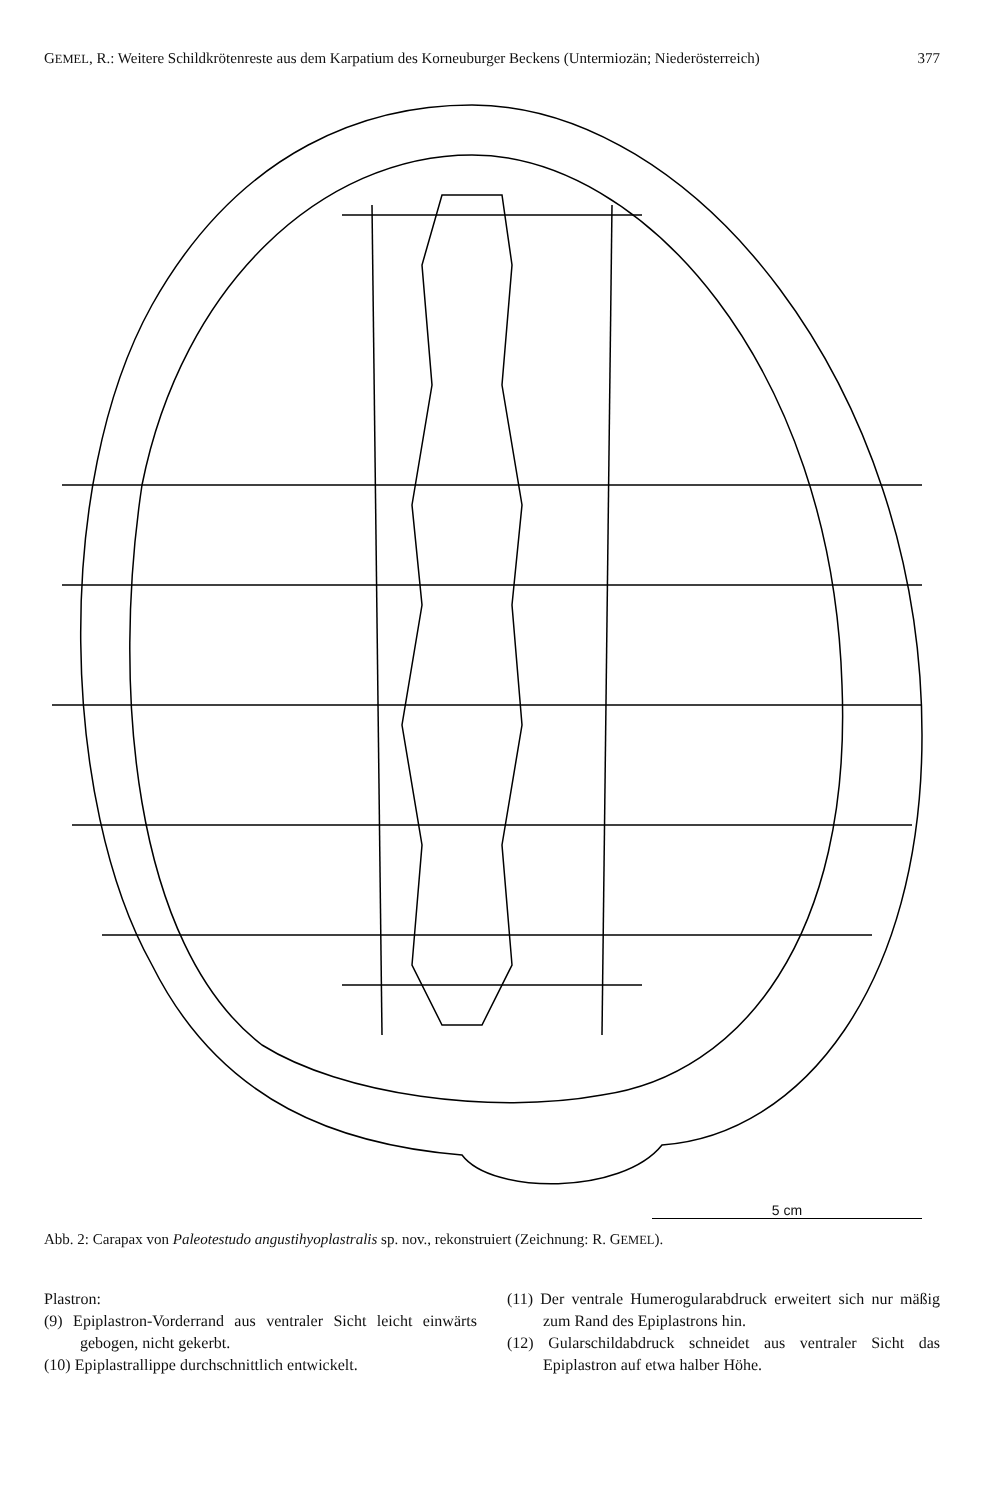GEMEL, R.: Weitere Schildkrötenreste aus dem Karpatium des Korneuburger Beckens (Untermiozän; Niederösterreich) 377
5 cm
Abb. 2: Carapax von Paleotestudo angustihyoplastralis sp. nov., rekonstruiert (Zeichnung: R. GEMEL).
Plastron:
(9) Epiplastron-Vorderrand aus ventraler Sicht leicht einwärts gebogen, nicht gekerbt.
(10) Epiplastrallippe durchschnittlich entwickelt.
(11) Der ventrale Humerogularabdruck erweitert sich nur mäßig zum Rand des Epiplastrons hin.
(12) Gularschildabdruck schneidet aus ventraler Sicht das Epiplastron auf etwa halber Höhe.